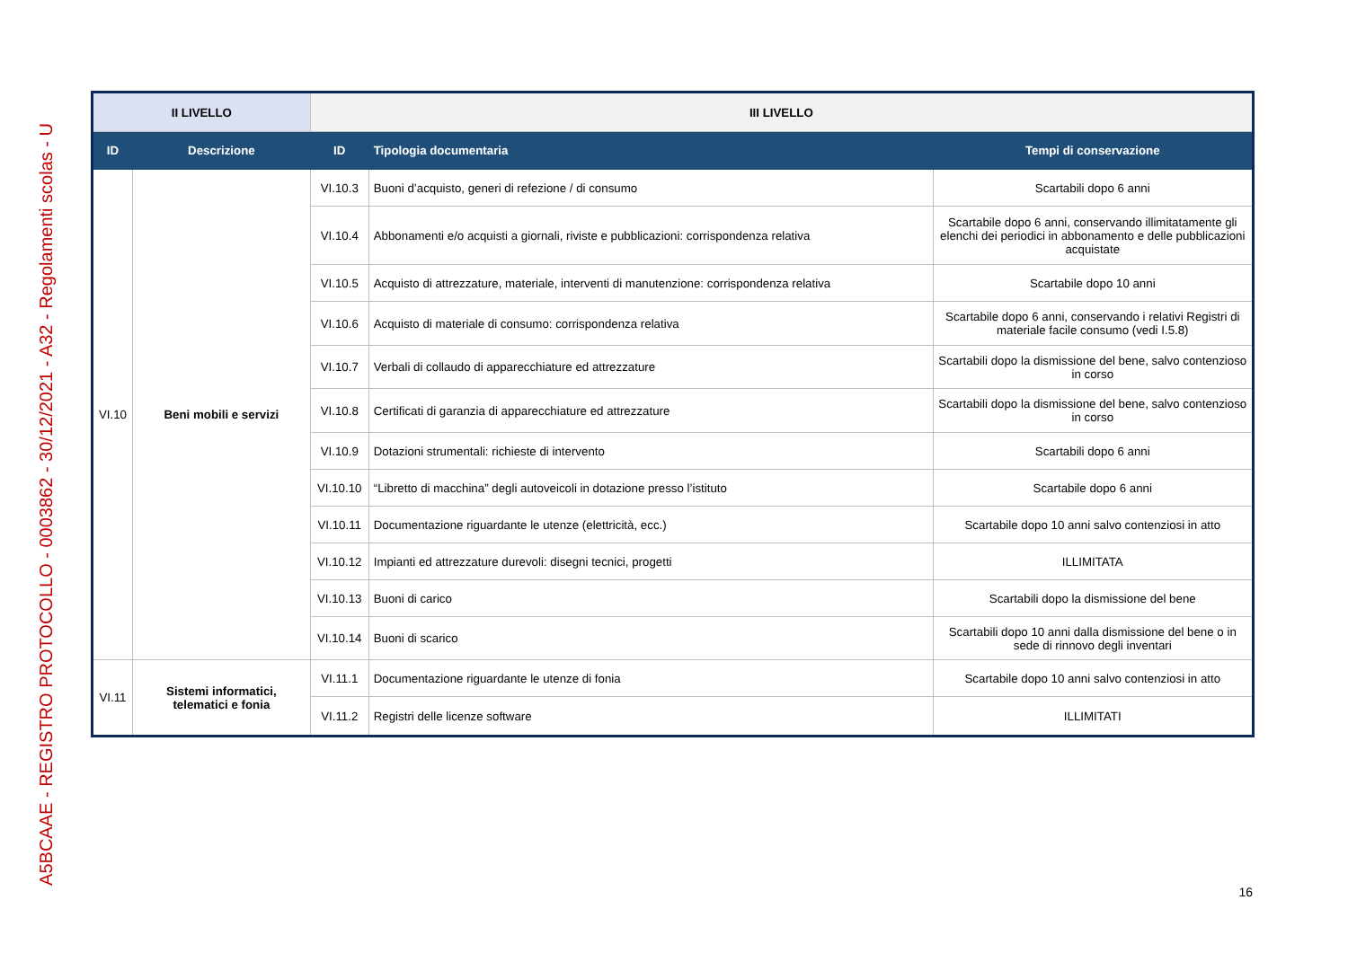A5BCAAE - REGISTRO PROTOCOLLO - 0003862 - 30/12/2021 - A32 - Regolamenti scolas - U
| II LIVELLO | | III LIVELLO | | |
| --- | --- | --- | --- | --- |
| ID | Descrizione | ID | Tipologia documentaria | Tempi di conservazione |
| VI.10 | Beni mobili e servizi | VI.10.3 | Buoni d’acquisto, generi di refezione / di consumo | Scartabili dopo 6 anni |
| | | VI.10.4 | Abbonamenti e/o acquisti a giornali, riviste e pubblicazioni: corrispondenza relativa | Scartabile dopo 6 anni, conservando illimitatamente gli elenchi dei periodici in abbonamento e delle pubblicazioni acquistate |
| | | VI.10.5 | Acquisto di attrezzature, materiale, interventi di manutenzione: corrispondenza relativa | Scartabile dopo 10 anni |
| | | VI.10.6 | Acquisto di materiale di consumo: corrispondenza relativa | Scartabile dopo 6 anni, conservando i relativi Registri di materiale facile consumo (vedi I.5.8) |
| | | VI.10.7 | Verbali di collaudo di apparecchiature ed attrezzature | Scartabili dopo la dismissione del bene, salvo contenzioso in corso |
| | | VI.10.8 | Certificati di garanzia di apparecchiature ed attrezzature | Scartabili dopo la dismissione del bene, salvo contenzioso in corso |
| | | VI.10.9 | Dotazioni strumentali: richieste di intervento | Scartabili dopo 6 anni |
| | | VI.10.10 | “Libretto di macchina” degli autoveicoli in dotazione presso l’istituto | Scartabile dopo 6 anni |
| | | VI.10.11 | Documentazione riguardante le utenze (elettricità, ecc.) | Scartabile dopo 10 anni salvo contenziosi in atto |
| | | VI.10.12 | Impianti ed attrezzature durevoli: disegni tecnici, progetti | ILLIMITATA |
| | | VI.10.13 | Buoni di carico | Scartabili dopo la dismissione del bene |
| | | VI.10.14 | Buoni di scarico | Scartabili dopo 10 anni dalla dismissione del bene o in sede di rinnovo degli inventari |
| VI.11 | Sistemi informatici, telematici e fonia | VI.11.1 | Documentazione riguardante le utenze di fonia | Scartabile dopo 10 anni salvo contenziosi in atto |
| | | VI.11.2 | Registri delle licenze software | ILLIMITATI |
16